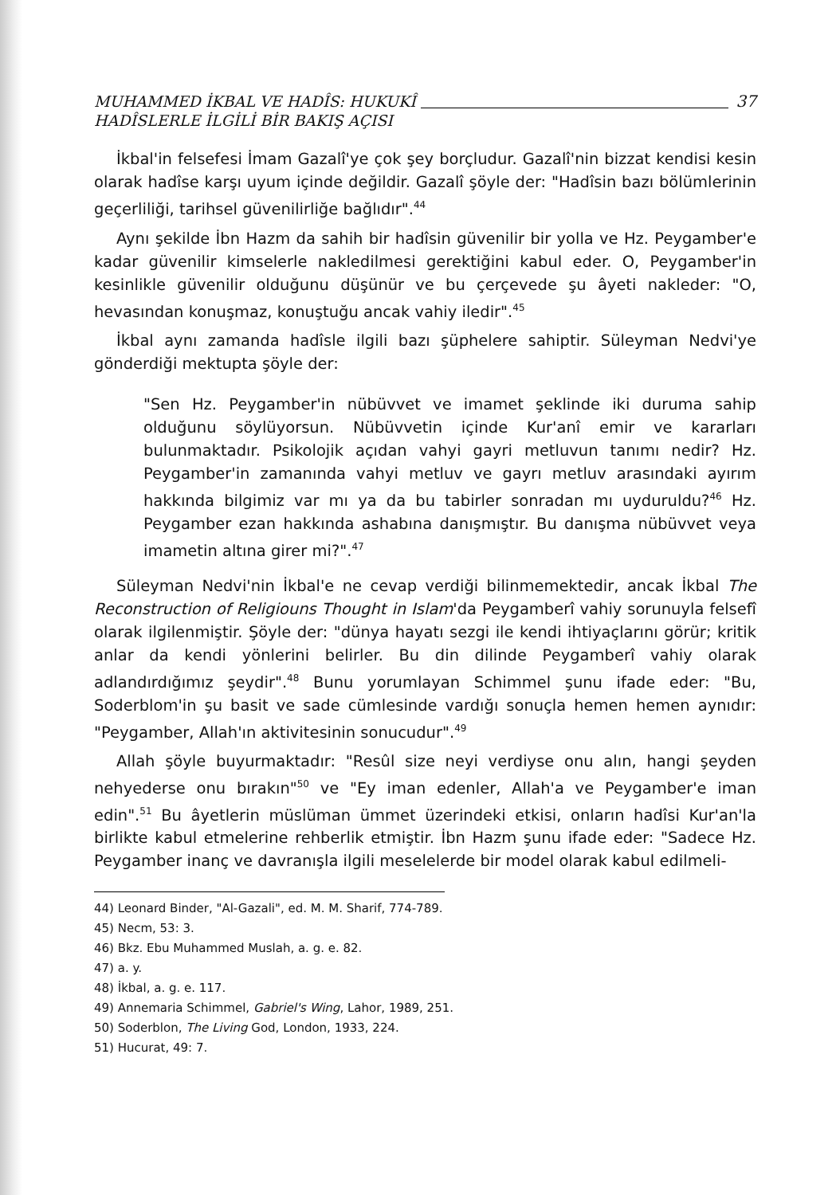MUHAMMED İKBAL VE HADÎS: HUKUKÎ
HADÎSLERLE İLGİLİ BİR BAKIŞ AÇISI
37
İkbal'in felsefesi İmam Gazalî'ye çok şey borçludur. Gazalî'nin bizzat kendisi kesin olarak hadîse karşı uyum içinde değildir. Gazalî şöyle der: "Hadîsin bazı bölümlerinin geçerliliği, tarihsel güvenilirliğe bağlıdır".<sup>44</sup>
Aynı şekilde İbn Hazm da sahih bir hadîsin güvenilir bir yolla ve Hz. Peygamber'e kadar güvenilir kimselerle nakledilmesi gerektiğini kabul eder. O, Peygamber'in kesinlikle güvenilir olduğunu düşünür ve bu çerçevede şu âyeti nakleder: "O, hevasından konuşmaz, konuştuğu ancak vahiy iledir".<sup>45</sup>
İkbal aynı zamanda hadîsle ilgili bazı şüphelere sahiptir. Süleyman Nedvi'ye gönderdiği mektupta şöyle der:
"Sen Hz. Peygamber'in nübüvvet ve imamet şeklinde iki duruma sahip olduğunu söylüyorsun. Nübüvvetin içinde Kur'anî emir ve kararları bulunmaktadır. Psikolojik açıdan vahyi gayri metluvun tanımı nedir? Hz. Peygamber'in zamanında vahyi metluv ve gayrı metluv arasındaki ayırım hakkında bilgimiz var mı ya da bu tabirler sonradan mı uyduruldu?<sup>46</sup> Hz. Peygamber ezan hakkında ashabına danışmıştır. Bu danışma nübüvvet veya imametin altına girer mi?".<sup>47</sup>
Süleyman Nedvi'nin İkbal'e ne cevap verdiği bilinmemektedir, ancak İkbal The Reconstruction of Religiouns Thought in Islam'da Peygamberî vahiy sorunuyla felsefî olarak ilgilenmiştir. Şöyle der: "dünya hayatı sezgi ile kendi ihtiyaçlarını görür; kritik anlar da kendi yönlerini belirler. Bu din dilinde Peygamberî vahiy olarak adlandırdığımız şeydir".<sup>48</sup> Bunu yorumlayan Schimmel şunu ifade eder: "Bu, Soderblom'in şu basit ve sade cümlesinde vardığı sonuçla hemen hemen aynıdır: "Peygamber, Allah'ın aktivitesinin sonucudur".<sup>49</sup>
Allah şöyle buyurmaktadır: "Resûl size neyi verdiyse onu alın, hangi şeyden nehyederse onu bırakın"<sup>50</sup> ve "Ey iman edenler, Allah'a ve Peygamber'e iman edin".<sup>51</sup> Bu âyetlerin müslüman ümmet üzerindeki etkisi, onların hadîsi Kur'an'la birlikte kabul etmelerine rehberlik etmiştir. İbn Hazm şunu ifade eder: "Sadece Hz. Peygamber inanç ve davranışla ilgili meselelerde bir model olarak kabul edilmeli-
44) Leonard Binder, "Al-Gazali", ed. M. M. Sharif, 774-789.
45) Necm, 53: 3.
46) Bkz. Ebu Muhammed Muslah, a. g. e. 82.
47) a. y.
48) İkbal, a. g. e. 117.
49) Annemaria Schimmel, Gabriel's Wing, Lahor, 1989, 251.
50) Soderblon, The Living God, London, 1933, 224.
51) Hucurat, 49: 7.